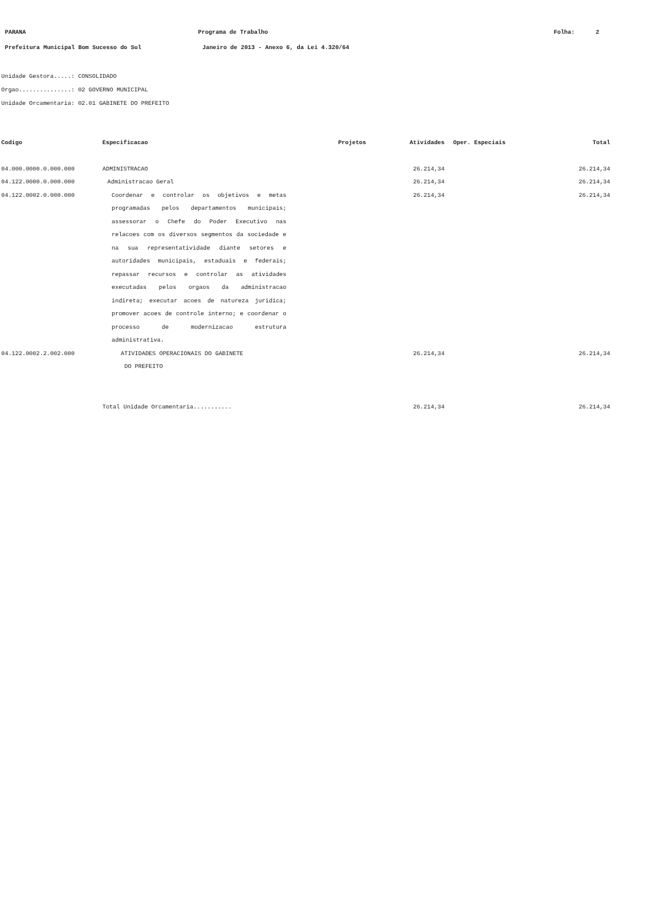PARANA
Programa de Trabalho
Folha: 2
Prefeitura Municipal Bom Sucesso do Sul Janeiro de 2013 - Anexo 6, da Lei 4.320/64
Unidade Gestora.....: CONSOLIDADO
Orgao...............: 02 GOVERNO MUNICIPAL
Unidade Orcamentaria: 02.01 GABINETE DO PREFEITO
| Codigo | Especificacao | Projetos | Atividades | Oper. Especiais | Total |
| --- | --- | --- | --- | --- | --- |
| 04.000.0000.0.000.000 | ADMINISTRACAO | | 26.214,34 | | 26.214,34 |
| 04.122.0000.0.000.000 | Administracao Geral | | 26.214,34 | | 26.214,34 |
| 04.122.0002.0.000.000 | Coordenar e controlar os objetivos e metas programadas pelos departamentos municipais; assessorar o Chefe do Poder Executivo nas relacoes com os diversos segmentos da sociedade e na sua representatividade diante setores e autoridades municipais, estaduais e federais; repassar recursos e controlar as atividades executadas pelos orgaos da administracao indireta; executar acoes de natureza juridica; promover acoes de controle interno; e coordenar o processo de modernizacao estrutura administrativa. | | 26.214,34 | | 26.214,34 |
| 04.122.0002.2.002.000 | ATIVIDADES OPERACIONAIS DO GABINETE DO PREFEITO | | 26.214,34 | | 26.214,34 |
| | Total Unidade Orcamentaria........... | | 26.214,34 | | 26.214,34 |